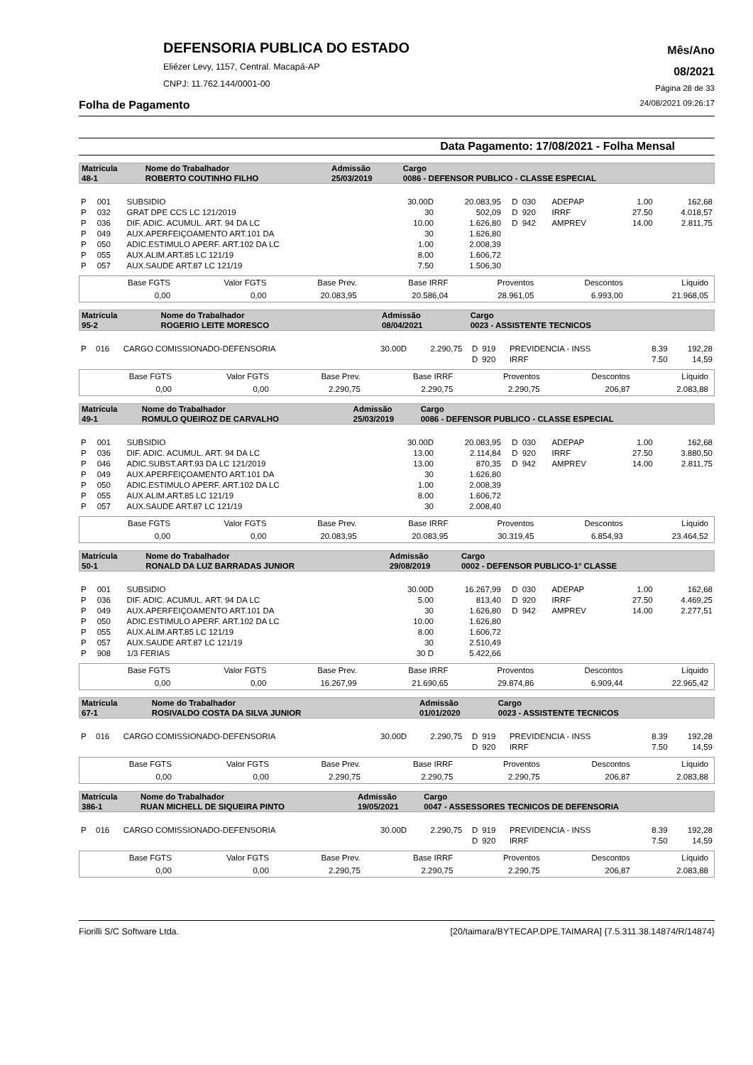DEFENSORIA PUBLICA DO ESTADO
Eliézer Levy, 1157, Central. Macapá-AP
CNPJ: 11.762.144/0001-00
Mês/Ano
08/2021
Página 28 de 33
Folha de Pagamento 24/08/2021 09:26:17
Data Pagamento: 17/08/2021 - Folha Mensal
| Matrícula | Nome do Trabalhador | Admissão | Cargo |
| 48-1 | ROBERTO COUTINHO FILHO | 25/03/2019 | 0086 - DEFENSOR PUBLICO - CLASSE ESPECIAL |
| P | 001 | SUBSIDIO | 30.00D | 20.083,95 | D | 030 | ADEPAP | 1.00 | 162,68 |
| P | 032 | GRAT DPE CCS LC 121/2019 | 30 | 502,09 | D | 920 | IRRF | 27.50 | 4.018,57 |
| P | 036 | DIF. ADIC. ACUMUL. ART. 94 DA LC | 10.00 | 1.626,80 | D | 942 | AMPREV | 14.00 | 2.811,75 |
| P | 049 | AUX.APERFEIÇOAMENTO ART.101 DA | 30 | 1.626,80 | | | | | |
| P | 050 | ADIC.ESTIMULO APERF. ART.102 DA LC | 1.00 | 2.008,39 | | | | | |
| P | 055 | AUX.ALIM.ART.85 LC 121/19 | 8.00 | 1.606,72 | | | | | |
| P | 057 | AUX.SAUDE ART.87 LC 121/19 | 7.50 | 1.506,30 | | | | | |
| Base FGTS | Valor FGTS | Base Prev. | Base IRRF | Proventos | Descontos | Líquido |
| 0,00 | 0,00 | 20.083,95 | 20.586,04 | 28.961,05 | 6.993,00 | 21.968,05 |
| Matrícula | Nome do Trabalhador | Admissão | Cargo |
| 95-2 | ROGERIO LEITE MORESCO | 08/04/2021 | 0023 - ASSISTENTE TECNICOS |
| P | 016 | CARGO COMISSIONADO-DEFENSORIA | 30.00D | 2.290,75 | D | 919 | PREVIDENCIA - INSS | 8.39 | 192,28 |
| | | | | | D | 920 | IRRF | 7.50 | 14,59 |
| Base FGTS | Valor FGTS | Base Prev. | Base IRRF | Proventos | Descontos | Líquido |
| 0,00 | 0,00 | 2.290,75 | 2.290,75 | 2.290,75 | 206,87 | 2.083,88 |
| Matrícula | Nome do Trabalhador | Admissão | Cargo |
| 49-1 | ROMULO QUEIROZ DE CARVALHO | 25/03/2019 | 0086 - DEFENSOR PUBLICO - CLASSE ESPECIAL |
| P | 001 | SUBSIDIO | 30.00D | 20.083,95 | D | 030 | ADEPAP | 1.00 | 162,68 |
| P | 036 | DIF. ADIC. ACUMUL. ART. 94 DA LC | 13.00 | 2.114,84 | D | 920 | IRRF | 27.50 | 3.880,50 |
| P | 046 | ADIC.SUBST.ART.93 DA LC 121/2019 | 13.00 | 870,35 | D | 942 | AMPREV | 14.00 | 2.811,75 |
| P | 049 | AUX.APERFEIÇOAMENTO ART.101 DA | 30 | 1.626,80 | | | | | |
| P | 050 | ADIC.ESTIMULO APERF. ART.102 DA LC | 1.00 | 2.008,39 | | | | | |
| P | 055 | AUX.ALIM.ART.85 LC 121/19 | 8.00 | 1.606,72 | | | | | |
| P | 057 | AUX.SAUDE ART.87 LC 121/19 | 30 | 2.008,40 | | | | | |
| Base FGTS | Valor FGTS | Base Prev. | Base IRRF | Proventos | Descontos | Líquido |
| 0,00 | 0,00 | 20.083,95 | 20.083,95 | 30.319,45 | 6.854,93 | 23.464,52 |
| Matrícula | Nome do Trabalhador | Admissão | Cargo |
| 50-1 | RONALD DA LUZ BARRADAS JUNIOR | 29/08/2019 | 0002 - DEFENSOR PUBLICO-1° CLASSE |
| P | 001 | SUBSIDIO | 30.00D | 16.267,99 | D | 030 | ADEPAP | 1.00 | 162,68 |
| P | 036 | DIF. ADIC. ACUMUL. ART. 94 DA LC | 5.00 | 813,40 | D | 920 | IRRF | 27.50 | 4.469,25 |
| P | 049 | AUX.APERFEIÇOAMENTO ART.101 DA | 30 | 1.626,80 | D | 942 | AMPREV | 14.00 | 2.277,51 |
| P | 050 | ADIC.ESTIMULO APERF. ART.102 DA LC | 10.00 | 1.626,80 | | | | | |
| P | 055 | AUX.ALIM.ART.85 LC 121/19 | 8.00 | 1.606,72 | | | | | |
| P | 057 | AUX.SAUDE ART.87 LC 121/19 | 30 | 2.510,49 | | | | | |
| P | 908 | 1/3 FERIAS | 30 D | 5.422,66 | | | | | |
| Base FGTS | Valor FGTS | Base Prev. | Base IRRF | Proventos | Descontos | Líquido |
| 0,00 | 0,00 | 16.267,99 | 21.690,65 | 29.874,86 | 6.909,44 | 22.965,42 |
| Matrícula | Nome do Trabalhador | Admissão | Cargo |
| 67-1 | ROSIVALDO COSTA DA SILVA JUNIOR | 01/01/2020 | 0023 - ASSISTENTE TECNICOS |
| P | 016 | CARGO COMISSIONADO-DEFENSORIA | 30.00D | 2.290,75 | D | 919 | PREVIDENCIA - INSS | 8.39 | 192,28 |
| | | | | | D | 920 | IRRF | 7.50 | 14,59 |
| Base FGTS | Valor FGTS | Base Prev. | Base IRRF | Proventos | Descontos | Líquido |
| 0,00 | 0,00 | 2.290,75 | 2.290,75 | 2.290,75 | 206,87 | 2.083,88 |
| Matrícula | Nome do Trabalhador | Admissão | Cargo |
| 386-1 | RUAN MICHELL DE SIQUEIRA PINTO | 19/05/2021 | 0047 - ASSESSORES TECNICOS DE DEFENSORIA |
| P | 016 | CARGO COMISSIONADO-DEFENSORIA | 30.00D | 2.290,75 | D | 919 | PREVIDENCIA - INSS | 8.39 | 192,28 |
| | | | | | D | 920 | IRRF | 7.50 | 14,59 |
| Base FGTS | Valor FGTS | Base Prev. | Base IRRF | Proventos | Descontos | Líquido |
| 0,00 | 0,00 | 2.290,75 | 2.290,75 | 2.290,75 | 206,87 | 2.083,88 |
Fiorilli S/C Software Ltda. [20/taimara/BYTECAP.DPE.TAIMARA] {7.5.311.38.14874/R/14874}